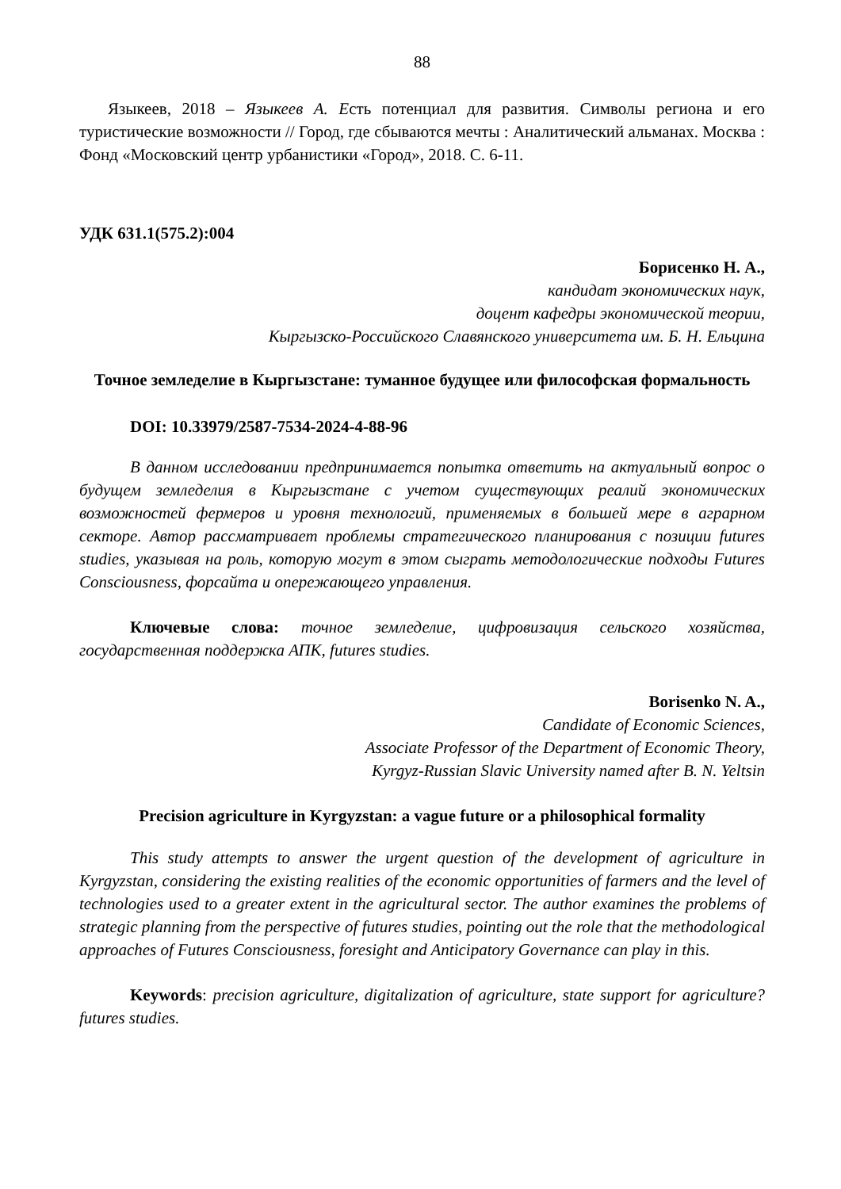88
Языкеев, 2018 – Языкеев А. Есть потенциал для развития. Символы региона и его туристические возможности // Город, где сбываются мечты : Аналитический альманах. Москва : Фонд «Московский центр урбанистики «Город», 2018. С. 6-11.
УДК 631.1(575.2):004
Борисенко Н. А.,
кандидат экономических наук,
доцент кафедры экономической теории,
Кыргызско-Российского Славянского университета им. Б. Н. Ельцина
Точное земледелие в Кыргызстане: туманное будущее или философская формальность
DOI: 10.33979/2587-7534-2024-4-88-96
В данном исследовании предпринимается попытка ответить на актуальный вопрос о будущем земледелия в Кыргызстане с учетом существующих реалий экономических возможностей фермеров и уровня технологий, применяемых в большей мере в аграрном секторе. Автор рассматривает проблемы стратегического планирования с позиции futures studies, указывая на роль, которую могут в этом сыграть методологические подходы Futures Consciousness, форсайта и опережающего управления.
Ключевые слова: точное земледелие, цифровизация сельского хозяйства, государственная поддержка АПК, futures studies.
Borisenko N. A.,
Candidate of Economic Sciences,
Associate Professor of the Department of Economic Theory,
Kyrgyz-Russian Slavic University named after B. N. Yeltsin
Precision agriculture in Kyrgyzstan: a vague future or a philosophical formality
This study attempts to answer the urgent question of the development of agriculture in Kyrgyzstan, considering the existing realities of the economic opportunities of farmers and the level of technologies used to a greater extent in the agricultural sector. The author examines the problems of strategic planning from the perspective of futures studies, pointing out the role that the methodological approaches of Futures Consciousness, foresight and Anticipatory Governance can play in this.
Keywords: precision agriculture, digitalization of agriculture, state support for agriculture? futures studies.